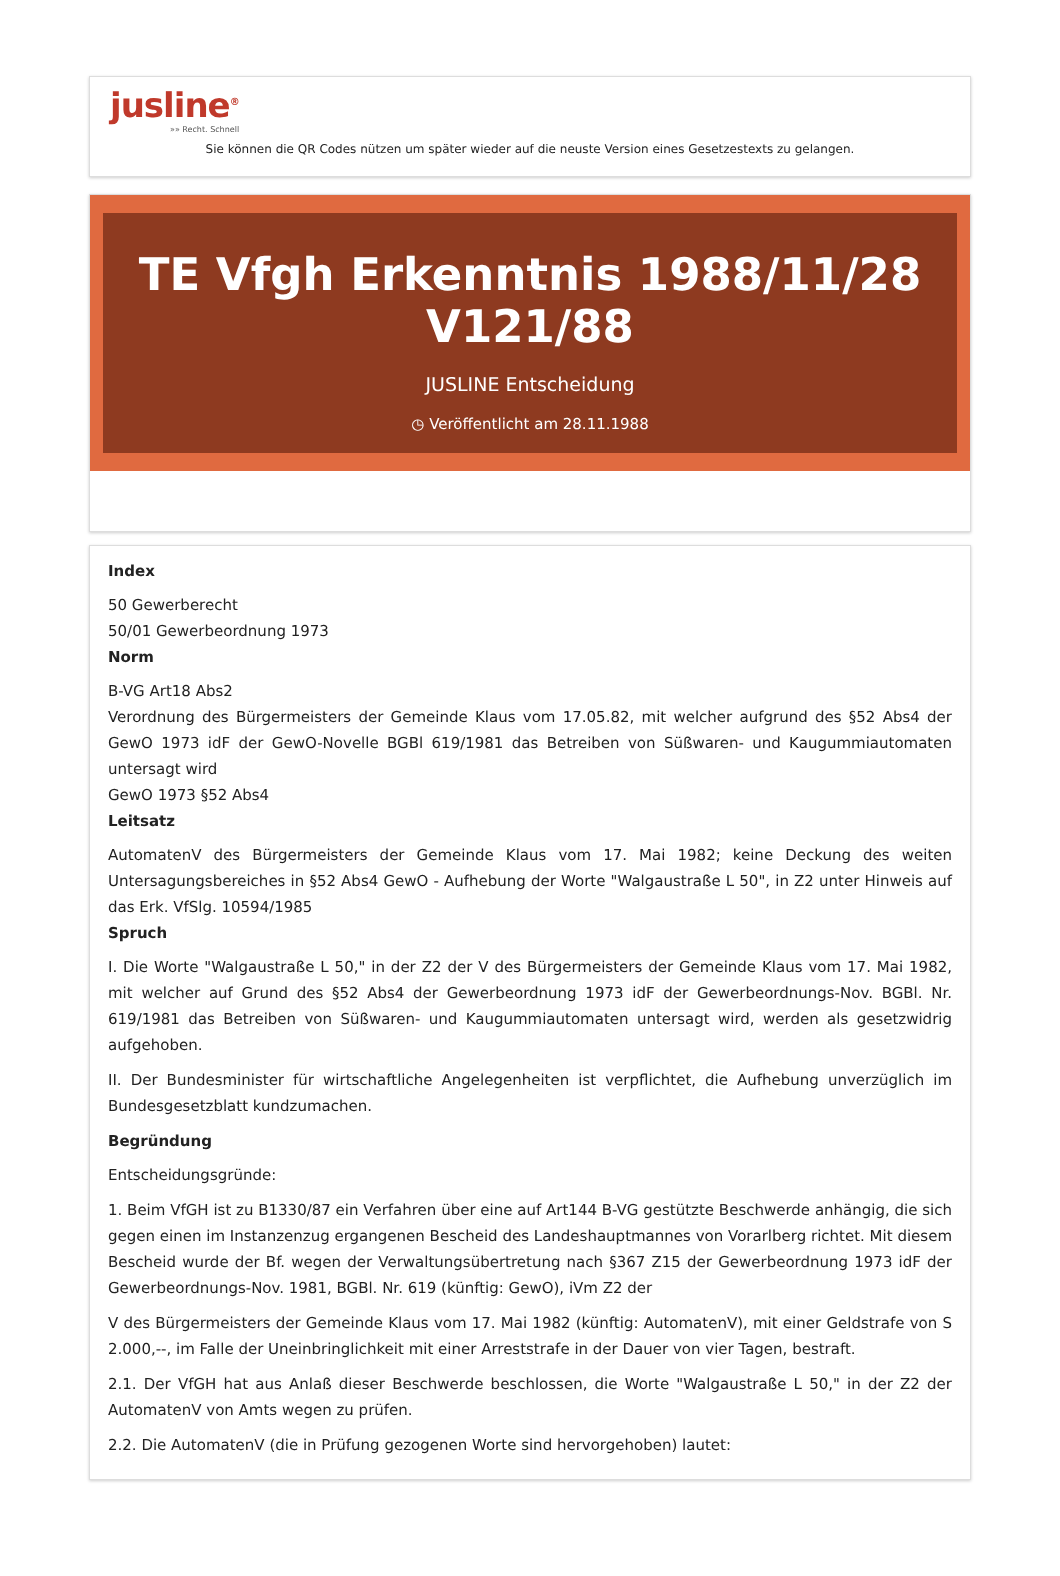jusline<sup>®</sup>
»» Recht. Schnell
Sie können die QR Codes nützen um später wieder auf die neuste Version eines Gesetzestexts zu gelangen.
TE Vfgh Erkenntnis 1988/11/28 V121/88
JUSLINE Entscheidung
◷ Veröffentlicht am 28.11.1988
Index
50 Gewerberecht
50/01 Gewerbeordnung 1973
Norm
B-VG Art18 Abs2
Verordnung des Bürgermeisters der Gemeinde Klaus vom 17.05.82, mit welcher aufgrund des §52 Abs4 der GewO 1973 idF der GewO-Novelle BGBl 619/1981 das Betreiben von Süßwaren- und Kaugummiautomaten untersagt wird
GewO 1973 §52 Abs4
Leitsatz
AutomatenV des Bürgermeisters der Gemeinde Klaus vom 17. Mai 1982; keine Deckung des weiten Untersagungsbereiches in §52 Abs4 GewO - Aufhebung der Worte "Walgaustraße L 50", in Z2 unter Hinweis auf das Erk. VfSlg. 10594/1985
Spruch
I. Die Worte "Walgaustraße L 50," in der Z2 der V des Bürgermeisters der Gemeinde Klaus vom 17. Mai 1982, mit welcher auf Grund des §52 Abs4 der Gewerbeordnung 1973 idF der Gewerbeordnungs-Nov. BGBl. Nr. 619/1981 das Betreiben von Süßwaren- und Kaugummiautomaten untersagt wird, werden als gesetzwidrig aufgehoben.
II. Der Bundesminister für wirtschaftliche Angelegenheiten ist verpflichtet, die Aufhebung unverzüglich im Bundesgesetzblatt kundzumachen.
Begründung
Entscheidungsgründe:
1. Beim VfGH ist zu B1330/87 ein Verfahren über eine auf Art144 B-VG gestützte Beschwerde anhängig, die sich gegen einen im Instanzenzug ergangenen Bescheid des Landeshauptmannes von Vorarlberg richtet. Mit diesem Bescheid wurde der Bf. wegen der Verwaltungsübertretung nach §367 Z15 der Gewerbeordnung 1973 idF der Gewerbeordnungs-Nov. 1981, BGBl. Nr. 619 (künftig: GewO), iVm Z2 der
V des Bürgermeisters der Gemeinde Klaus vom 17. Mai 1982 (künftig: AutomatenV), mit einer Geldstrafe von S 2.000,--, im Falle der Uneinbringlichkeit mit einer Arreststrafe in der Dauer von vier Tagen, bestraft.
2.1. Der VfGH hat aus Anlaß dieser Beschwerde beschlossen, die Worte "Walgaustraße L 50," in der Z2 der AutomatenV von Amts wegen zu prüfen.
2.2. Die AutomatenV (die in Prüfung gezogenen Worte sind hervorgehoben) lautet: